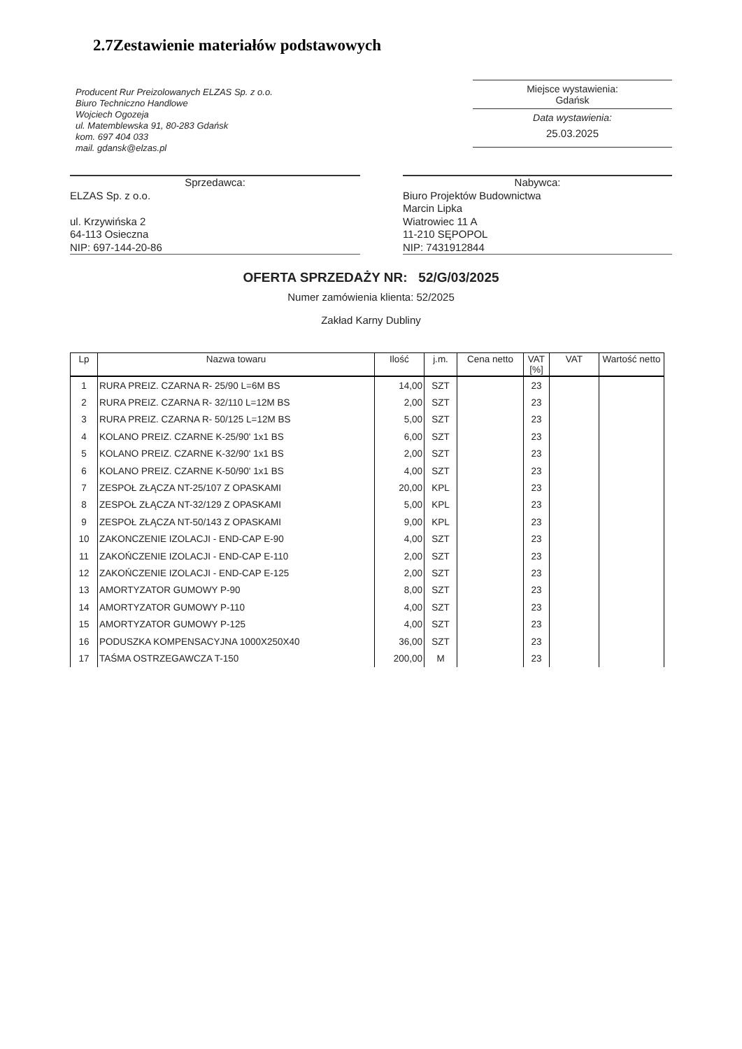2.7Zestawienie materiałów podstawowych
Producent Rur Preizolowanych ELZAS Sp. z o.o.
Biuro Techniczno Handlowe
Wojciech Ogozeja
ul. Matemblewska 91, 80-283 Gdańsk
kom. 697 404 033
mail. gdansk@elzas.pl
Miejsce wystawienia:
Gdańsk
Data wystawienia:
25.03.2025
Sprzedawca:
ELZAS Sp. z o.o.
ul. Krzywińska 2
64-113 Osieczna
NIP: 697-144-20-86
Nabywca:
Biuro Projektów Budownictwa
Marcin Lipka
Wiatrowiec 11 A
11-210 SĘPOPOL
NIP: 7431912844
OFERTA SPRZEDAŻY NR: 52/G/03/2025
Numer zamówienia klienta: 52/2025
Zakład Karny Dubliny
| Lp | Nazwa towaru | Ilość | j.m. | Cena netto | VAT [%] | VAT | Wartość netto |
| --- | --- | --- | --- | --- | --- | --- | --- |
| 1 | RURA PREIZ. CZARNA R- 25/90 L=6M BS | 14,00 | SZT | | 23 | | |
| 2 | RURA PREIZ. CZARNA R- 32/110 L=12M BS | 2,00 | SZT | | 23 | | |
| 3 | RURA PREIZ. CZARNA R- 50/125 L=12M BS | 5,00 | SZT | | 23 | | |
| 4 | KOLANO PREIZ. CZARNE K-25/90' 1x1 BS | 6,00 | SZT | | 23 | | |
| 5 | KOLANO PREIZ. CZARNE K-32/90' 1x1 BS | 2,00 | SZT | | 23 | | |
| 6 | KOLANO PREIZ. CZARNE K-50/90' 1x1 BS | 4,00 | SZT | | 23 | | |
| 7 | ZESPOŁ ZŁĄCZA NT-25/107 Z OPASKAMI | 20,00 | KPL | | 23 | | |
| 8 | ZESPOŁ ZŁĄCZA NT-32/129 Z OPASKAMI | 5,00 | KPL | | 23 | | |
| 9 | ZESPOŁ ZŁĄCZA NT-50/143 Z OPASKAMI | 9,00 | KPL | | 23 | | |
| 10 | ZAKONCZENIE IZOLACJI - END-CAP E-90 | 4,00 | SZT | | 23 | | |
| 11 | ZAKOŃCZENIE IZOLACJI - END-CAP E-110 | 2,00 | SZT | | 23 | | |
| 12 | ZAKOŃCZENIE IZOLACJI - END-CAP E-125 | 2,00 | SZT | | 23 | | |
| 13 | AMORTYZATOR GUMOWY P-90 | 8,00 | SZT | | 23 | | |
| 14 | AMORTYZATOR GUMOWY P-110 | 4,00 | SZT | | 23 | | |
| 15 | AMORTYZATOR GUMOWY P-125 | 4,00 | SZT | | 23 | | |
| 16 | PODUSZKA KOMPENSACYJNA 1000X250X40 | 36,00 | SZT | | 23 | | |
| 17 | TAŚMA OSTRZEGAWCZA T-150 | 200,00 | M | | 23 | | |